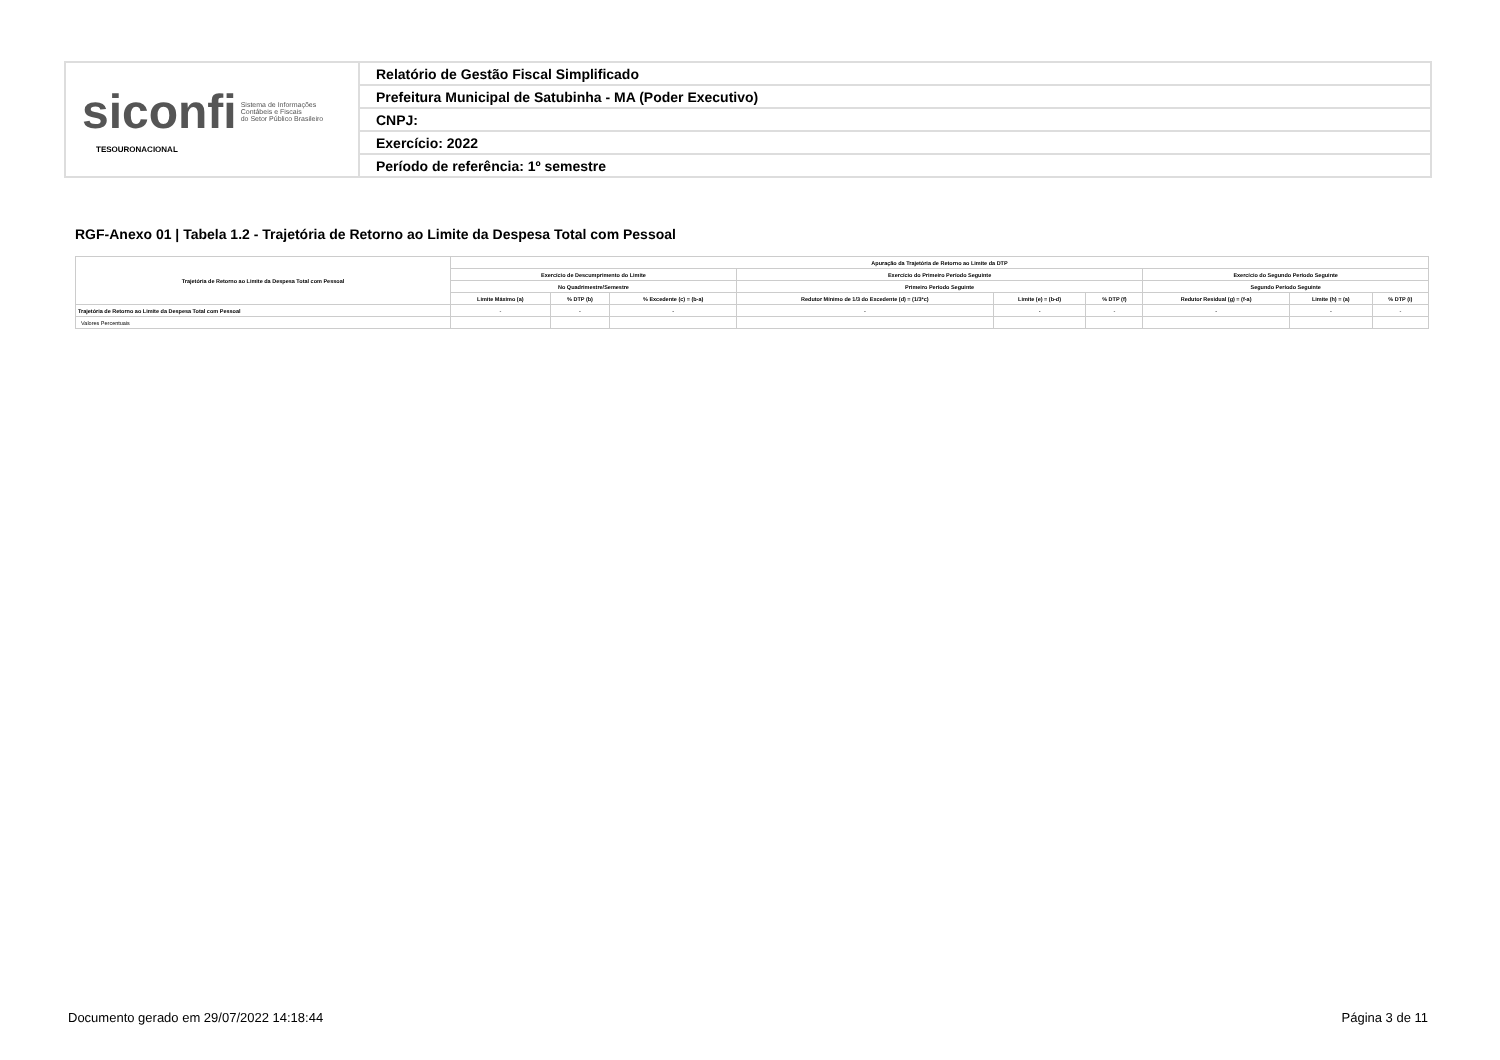| siconfi Sistema de Informações Contábeis e Fiscais do Setor Público Brasileiro TESOURONACIONAL | Relatório de Gestão Fiscal Simplificado |
| | Prefeitura Municipal de Satubinha - MA (Poder Executivo) |
| | CNPJ: |
| | Exercício: 2022 |
| | Período de referência: 1º semestre |
RGF-Anexo 01 | Tabela 1.2 - Trajetória de Retorno ao Limite da Despesa Total com Pessoal
| Trajetória de Retorno ao Limite da Despesa Total com Pessoal | Apuração da Trajetória de Retorno ao Limite da DTP | | | | | | | | |
| --- | --- | --- | --- | --- | --- | --- | --- | --- | --- |
| | Exercício de Descumprimento do Limite | | | Exercício do Primeiro Período Seguinte | | | Exercício do Segundo Período Seguinte | | |
| | No Quadrimestre/Semestre | | | Primeiro Período Seguinte | | | Segundo Período Seguinte | | |
| | Limite Máximo (a) | % DTP (b) | % Excedente (c) = (b-a) | Redutor Mínimo de 1/3 do Excedente (d) = (1/3*c) | Limite (e) = (b-d) | % DTP (f) | Redutor Residual (g) = (f-a) | Limite (h) = (a) | % DTP (i) |
| Trajetória de Retorno ao Limite da Despesa Total com Pessoal | - | - | - | - | - | - | - | - | - |
| Valores Percentuais | | | | | | | | | |
Documento gerado em 29/07/2022 14:18:44
Página 3 de 11